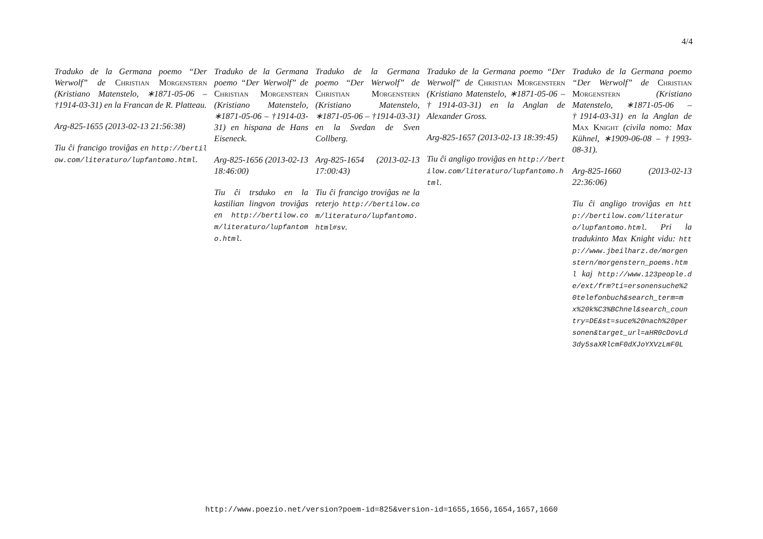4/4
Traduko de la Germana poemo “Der Werwolf” de Christian Morgenstern (Kristiano Matenstelo, ∗1871-05-06 – †1914-03-31) en la Francan de R. Platteau.
Arg-825-1655 (2013-02-13 21:56:38)
Tiu ĉi francigo troviĝas en http://bertilow.com/literaturo/lupfantomo.html.
Traduko de la Germana poemo “Der Werwolf” de Christian Morgenstern (Kristiano Matenstelo, ∗1871-05-06 – †1914-03-31) en hispana de Hans Eiseneck.
Arg-825-1656 (2013-02-13 18:46:00)
Tiu ĉi trsduko en la kastilian lingvon troviĝas en http://bertilow.com/literaturo/lupfantomo.html.
Traduko de la Germana poemo “Der Werwolf” de Christian Morgenstern (Kristiano Matenstelo, ∗1871-05-06 – †1914-03-31) en la Svedan de Sven Collberg.
Arg-825-1654 (2013-02-13 17:00:43)
Tiu ĉi francigo troviĝas ne la reterjo http://bertilow.com/literaturo/lupfantomo.html#sv.
Traduko de la Germana poemo “Der Werwolf” de Christian Morgenstern (Kristiano Matenstelo, ∗1871-05-06 – †1914-03-31) en la Anglan de Alexander Gross.
Arg-825-1657 (2013-02-13 18:39:45)
Tiu ĉi angligo troviĝas en http://bertilow.com/literaturo/lupfantomo.html.
Traduko de la Germana poemo “Der Werwolf” de Christian Morgenstern (Kristiano Matenstelo, ∗1871-05-06 – †1914-03-31) en la Anglan de Max Knight (civila nomo: Max Kühnel, ∗1909-06-08 – †1993-08-31).
Arg-825-1660 (2013-02-13 22:36:06)
Tiu ĉi angligo troviĝas en http://bertilow.com/literaturo/lupfantomo.html. Pri la tradukinto Max Knight vidu: http://www.jbeilharz.de/morgenstern/morgenstern_poems.html kaj http://www.123people.de/ext/frm?ti=ersonensuche%20telefonbuch&search_term=mx%20k%C3%BChnel&search_country=DE&st=suce%20nach%20personen&target_url=aHR0cDovLd3dy5saXRlcmF0dXJoYXVzLmF0L
http://www.poezio.net/version?poem-id=825&version-id=1655,1656,1654,1657,1660